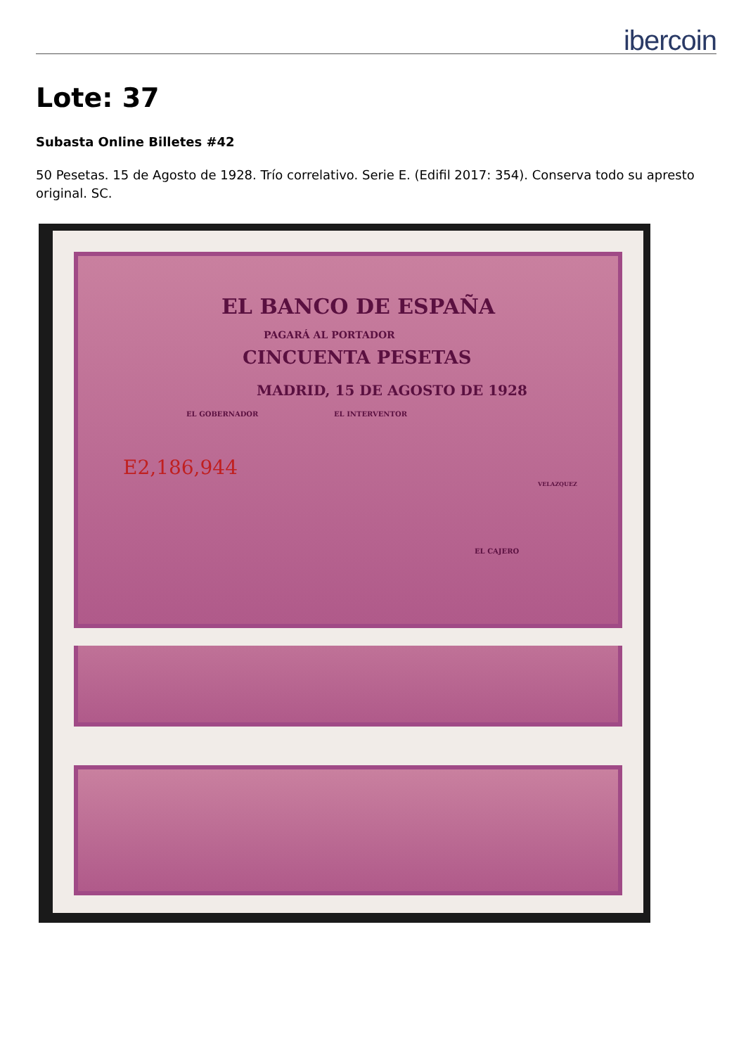ibercoin
Lote: 37
Subasta Online Billetes #42
50 Pesetas. 15 de Agosto de 1928. Trío correlativo. Serie E. (Edifil 2017: 354). Conserva todo su apresto original. SC.
EL BANCO DE ESPAÑA
PAGARÁ AL PORTADOR
CINCUENTA PESETAS
MADRID, 15 DE AGOSTO DE 1928
EL GOBERNADOR EL INTERVENTOR
E2,186,944
VELAZQUEZ
EL CAJERO